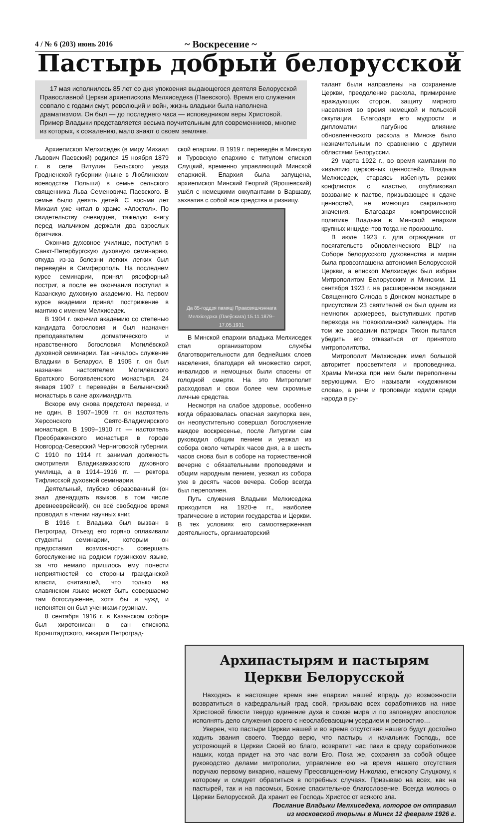4 / № 6 (203) июнь 2016
~ Воскресение ~
Пастырь добрый белорусской
17 мая исполнилось 85 лет со дня упокоения выдающегося деятеля Белорусской Православной Церкви архиепископа Мелхиседека (Паевского). Время его служения совпало с годами смут, революций и войн, жизнь владыки была наполнена драматизмом. Он был — до последнего часа — исповедником веры Христовой. Пример Владыки представляется весьма поучительным для современников, многие из которых, к сожалению, мало знают о своем земляке.
Архиепископ Мелхиседек (в миру Михаил Львович Паевский) родился 15 ноября 1879 г. в селе Витулин Бельского уезда Гродненской губернии (ныне в Люблинском воеводстве Польши) в семье сельского священника Льва Семеновича Паевского. В семье было девять детей. С восьми лет Михаил уже читал в храме «Апостол». По свидетельству очевидцев, тяжелую книгу перед мальчиком держали два взрослых братчика.
Окончив духовное училище, поступил в Санкт-Петербургскую духовную семинарию, откуда из-за болезни легких легких был переведён в Симферополь. На последнем курсе семинарии, принял рясофорный постриг, а после ее окончания поступил в Казанскую духовную академию. На первом курсе академии принял пострижение в мантию с именем Мелхиседек.
В 1904 г. окончил академию со степенью кандидата богословия и был назначен преподавателем догматического и нравственного богословия Могилёвской духовной семинарии. Так началось служение Владыки в Беларуси. В 1905 г. он был назначен настоятелем Могилёвского Братского Богоявленского монастыря. 24 января 1907 г. переведён в Белыничский монастырь в сане архимандрита.
Вскоре ему снова предстоял переезд, и не один. В 1907–1909 гг. он настоятель Херсонского Свято-Владимирского монастыря. В 1909–1910 гг. — настоятель Преображенского монастыря в городе Новгород-Северский Черниговской губернии. С 1910 по 1914 гг. занимал должность смотрителя Владикавказского духовного училища, а в 1914–1916 гг. — ректора Тифлисской духовной семинарии.
Деятельный, глубоко образованный (он знал двенадцать языков, в том числе древнееврейский), он всё свободное время проводил в чтении научных книг.
В 1916 г. Владыка был вызван в Петроград. Отъезд его горячо оплакивали студенты семинарии, которым он предоставил возможность совершать богослужение на родном грузинском языке, за что немало пришлось ему понести неприятностей со стороны гражданской власти, считавшей, что только на славянском языке может быть совершаемо там богослужение, хотя бы и чужд и непонятен он был ученикам-грузинам.
8 сентября 1916 г. в Казанском соборе был хиротонисан в сан епископа Кронштадтского, викария Петроград-
ской епархии. В 1919 г. переведён в Минскую и Туровскую епархию с титулом епископ Слуцкий, временно управляющий Минской епархией. Епархия была запущена, архиепископ Минский Георгий (Ярошевский) ушёл с немецкими оккупантами в Варшаву, захватив с собой все средства и ризницу.
Да 85-годдзя памяці Праасвяшчэннага Мелхіседэка (Паеўскага) 15.11.1879–17.05.1931
В Минской епархии владыка Мелхиседек стал организатором службы благотворительности для беднейших слоев населения, благодаря ей множество сирот, инвалидов и немощных были спасены от голодной смерти. На это Митрополит расходовал и свои более чем скромные личные средства.
Несмотря на слабое здоровье, особенно когда образовалась опасная закупорка вен, он неопустительно совершал богослужение каждое воскресенье, после Литургии сам руководил общим пением и уезжал из собора около четырёх часов дня, а в шесть часов снова был в соборе на торжественной вечерне с обязательными проповедями и общим народным пением, уезжал из собора уже в десять часов вечера. Собор всегда был переполнен.
Путь служения Владыки Мелхиседека приходится на 1920-е гг., наиболее трагические в истории государства и Церкви. В тех условиях его самоотверженная деятельность, организаторский
талант были направлены на сохранение Церкви, преодоление раскола, примирение враждующих сторон, защиту мирного населения во время немецкой и польской оккупации. Благодаря его мудрости и дипломатии пагубное влияние обновленческого раскола в Минске было незначительным по сравнению с другими областями Белоруссии.
29 марта 1922 г., во время кампании по «изъятию церковных ценностей», Владыка Мелхиседек, стараясь избегнуть резких конфликтов с властью, опубликовал воззвание к пастве, призывающее к сдаче ценностей, не имеющих сакрального значения. Благодаря компромиссной политике Владыки в Минской епархии крупных инцидентов тогда не произошло.
В июле 1923 г. для ограждения от посягательств обновленческого ВЦУ на Соборе белорусского духовенства и мирян была провозглашена автономия Белорусской Церкви, а епископ Мелхиседек был избран Митрополитом Белорусским и Минским. 11 сентября 1923 г. на расширенном заседании Священного Синода в Донском монастыре в присутствии 23 святителей он был одним из немногих архиереев, выступивших против перехода на Новоюлианский календарь. На том же заседании патриарх Тихон пытался убедить его отказаться от принятого митрополитства.
Митрополит Мелхиседек имел большой авторитет просветителя и проповедника. Храмы Минска при нем были переполнены верующими. Его называли «художником слова», а речи и проповеди ходили среди народа в ру-
Архипастырям и пастырям
Церкви Белорусской
Находясь в настоящее время вне епархии нашей впредь до возможности возвратиться в кафедральный град свой, призываю всех соработников на ниве Христовой блюсти твердо единение духа в союзе мира и по заповедям апостолов исполнять дело служения своего с неослабевающим усердием и ревностию…
Уверен, что пастыри Церкви нашей и во время отсутствия нашего будут достойно ходить звания своего. Твердо верю, что пастырь и начальник Господь, все устрояющий в Церкви Своей во благо, возвратит нас паки в среду соработников наших, когда придет на это час воли Его. Пока же, сохраняя за собой общее руководство делами митрополии, управление ею на время нашего отсутствия поручаю первому викарию, нашему Преосвященному Николаю, епископу Слуцкому, к которому и следует обратиться в потребных случаях. Призываю на всех, как на пастырей, так и на пасомых, Божие спасительное благословение. Всегда молюсь о Церкви Белорусской. Да хранит ее Господь Христос от всякого зла.
Послание Владыки Мелхиседека, которое он отправил
из московской тюрьмы в Минск 12 февраля 1926 г.